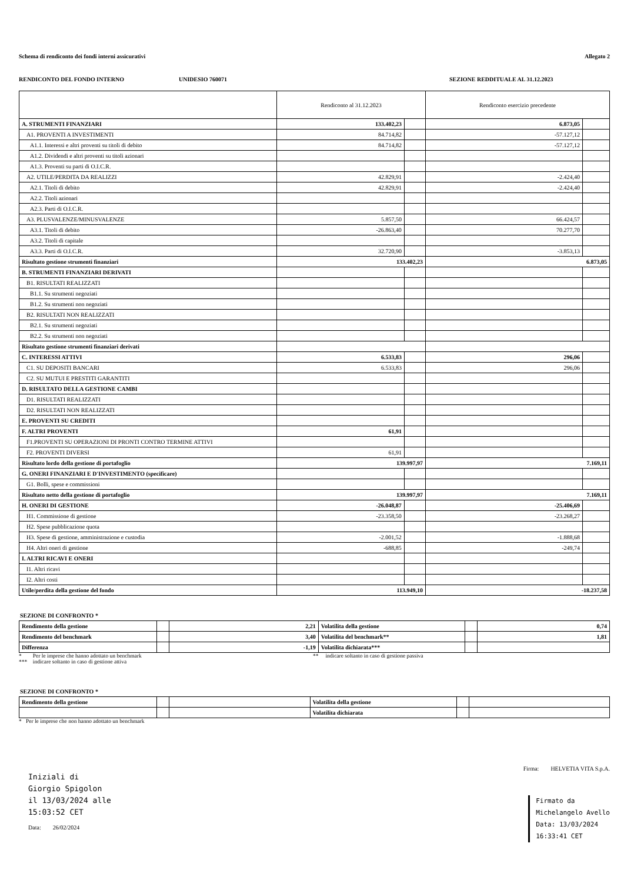Schema di rendiconto dei fondi interni assicurativi Allegato 2
RENDICONTO DEL FONDO INTERNO UNIDESIO 760071 SEZIONE REDDITUALE AL 31.12.2023
| | Rendiconto al 31.12.2023 | | Rendiconto esercizio precedente | |
| --- | --- | --- | --- | --- |
| A. STRUMENTI FINANZIARI | 133.402,23 | | 6.873,05 | |
| A1. PROVENTI A INVESTIMENTI | 84.714,82 | | -57.127,12 | |
| A1.1. Interessi e altri proventi su titoli di debito | 84.714,82 | | -57.127,12 | |
| A1.2. Dividendi e altri proventi su titoli azionari | | | | |
| A1.3. Proventi su parti di O.I.C.R. | | | | |
| A2. UTILE/PERDITA DA REALIZZI | 42.829,91 | | -2.424,40 | |
| A2.1. Titoli di debito | 42.829,91 | | -2.424,40 | |
| A2.2. Titoli azionari | | | | |
| A2.3. Parti di O.I.C.R. | | | | |
| A3. PLUSVALENZE/MINUSVALENZE | 5.857,50 | | 66.424,57 | |
| A3.1. Titoli di debito | -26.863,40 | | 70.277,70 | |
| A3.2. Titoli di capitale | | | | |
| A3.3. Parti di O.I.C.R. | 32.720,90 | | -3.853,13 | |
| Risultato gestione strumenti finanziari | 133.402,23 | | 6.873,05 | |
| B. STRUMENTI FINANZIARI DERIVATI | | | | |
| B1. RISULTATI REALIZZATI | | | | |
| B1.1. Su strumenti negoziati | | | | |
| B1.2. Su strumenti non negoziati | | | | |
| B2. RISULTATI NON REALIZZATI | | | | |
| B2.1. Su strumenti negoziati | | | | |
| B2.2. Su strumenti non negoziati | | | | |
| Risultato gestione strumenti finanziari derivati | | | | |
| C. INTERESSI ATTIVI | 6.533,83 | | 296,06 | |
| C1. SU DEPOSITI BANCARI | 6.533,83 | | 296,06 | |
| C2. SU MUTUI E PRESTITI GARANTITI | | | | |
| D. RISULTATO DELLA GESTIONE CAMBI | | | | |
| D1. RISULTATI REALIZZATI | | | | |
| D2. RISULTATI NON REALIZZATI | | | | |
| E. PROVENTI SU CREDITI | | | | |
| F. ALTRI PROVENTI | 61,91 | | | |
| F1.PROVENTI SU OPERAZIONI DI PRONTI CONTRO TERMINE ATTIVI | | | | |
| F2. PROVENTI DIVERSI | 61,91 | | | |
| Risultato lordo della gestione di portafoglio | 139.997,97 | | 7.169,11 | |
| G. ONERI FINANZIARI E D'INVESTIMENTO (specificare) | | | | |
| G1. Bolli, spese e commissioni | | | | |
| Risultato netto della gestione di portafoglio | 139.997,97 | | 7.169,11 | |
| H. ONERI DI GESTIONE | -26.048,87 | | -25.406,69 | |
| H1. Commissione di gestione | -23.358,50 | | -23.268,27 | |
| H2. Spese pubblicazione quota | | | | |
| H3. Spese di gestione, amministrazione e custodia | -2.001,52 | | -1.888,68 | |
| H4. Altri oneri di gestione | -688,85 | | -249,74 | |
| I. ALTRI RICAVI E ONERI | | | | |
| I1. Altri ricavi | | | | |
| I2. Altri costi | | | | |
| Utile/perdita della gestione del fondo | 113.949,10 | | -18.237,58 | |
SEZIONE DI CONFRONTO *
| Rendimento della gestione | | 2,21 | Volatilita della gestione | | 0,74 |
| Rendimento del benchmark | | 3,40 | Volatilita del benchmark** | | 1,81 |
| Differenza | | -1,19 | Volatilita dichiarata*** | | |
* Per le imprese che hanno adottato un benchmark
*** indicare soltanto in caso di gestione attiva ** indicare soltanto in caso di gestione passiva
SEZIONE DI CONFRONTO *
| Rendimento della gestione | | | Volatilita della gestione | | |
| | | | Volatilita dichiarata | | |
* Per le imprese che non hanno adottato un benchmark
Iniziali di
Giorgio Spigolon
il 13/03/2024 alle
15:03:52 CET
Data: 26/02/2024
Firma: HELVETIA VITA S.p.A.
Firmato da
Michelangelo Avello
Data: 13/03/2024
16:33:41 CET